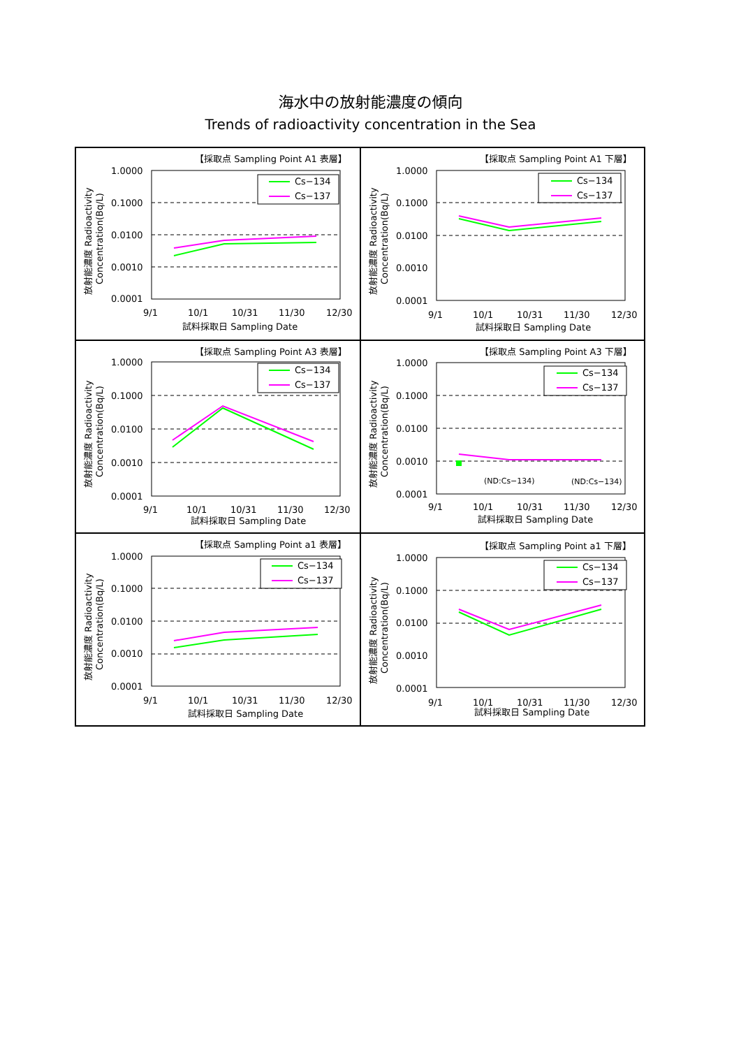海水中の放射能濃度の傾向
Trends of radioactivity concentration in the Sea
【採取点 Sampling Point A1 表層】
1.0000
0.1000
0.0100
0.0010
0.0001
Cs−134
Cs−137
9/1
10/1
10/31
11/30
12/30
試料採取日 Sampling Date
放射能濃度 Radioactivity
Concentration(Bq/L)
【採取点 Sampling Point A1 下層】
1.0000
0.1000
0.0100
0.0010
0.0001
Cs−134
Cs−137
9/1
10/1
10/31
11/30
12/30
試料採取日 Sampling Date
放射能濃度 Radioactivity
Concentration(Bq/L)
【採取点 Sampling Point A3 表層】
1.0000
0.1000
0.0100
0.0010
0.0001
Cs−134
Cs−137
9/1
10/1
10/31
11/30
12/30
試料採取日 Sampling Date
放射能濃度 Radioactivity
Concentration(Bq/L)
【採取点 Sampling Point A3 下層】
1.0000
0.1000
0.0100
0.0010
0.0001
Cs−134
Cs−137
(ND:Cs−134)
(ND:Cs−134)
9/1
10/1
10/31
11/30
12/30
試料採取日 Sampling Date
放射能濃度 Radioactivity
Concentration(Bq/L)
【採取点 Sampling Point a1 表層】
1.0000
0.1000
0.0100
0.0010
0.0001
Cs−134
Cs−137
9/1
10/1
10/31
11/30
12/30
試料採取日 Sampling Date
放射能濃度 Radioactivity
Concentration(Bq/L)
【採取点 Sampling Point a1 下層】
1.0000
0.1000
0.0100
0.0010
0.0001
Cs−134
Cs−137
9/1
10/1
10/31
11/30
12/30
試料採取日 Sampling Date
放射能濃度 Radioactivity
Concentration(Bq/L)